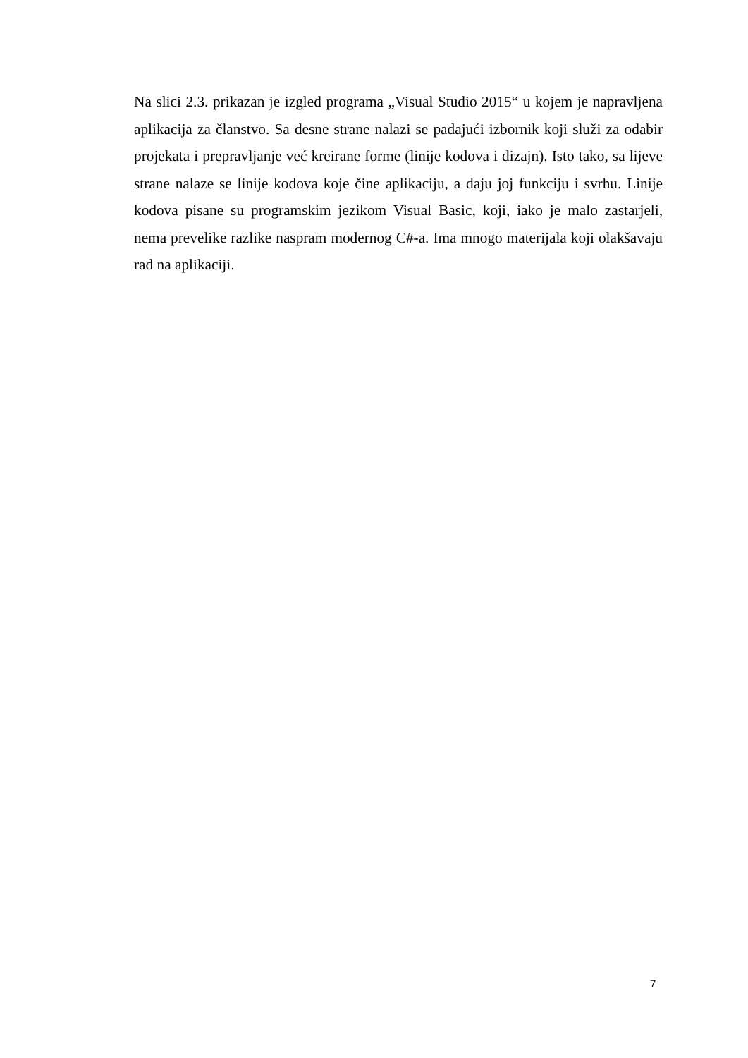Na slici 2.3. prikazan je izgled programa „Visual Studio 2015“ u kojem je napravljena aplikacija za članstvo. Sa desne strane nalazi se padajući izbornik koji služi za odabir projekata i prepravljanje već kreirane forme (linije kodova i dizajn). Isto tako, sa lijeve strane nalaze se linije kodova koje čine aplikaciju, a daju joj funkciju i svrhu. Linije kodova pisane su programskim jezikom Visual Basic, koji, iako je malo zastarjeli, nema prevelike razlike naspram modernog C#-a. Ima mnogo materijala koji olakšavaju rad na aplikaciji.
7